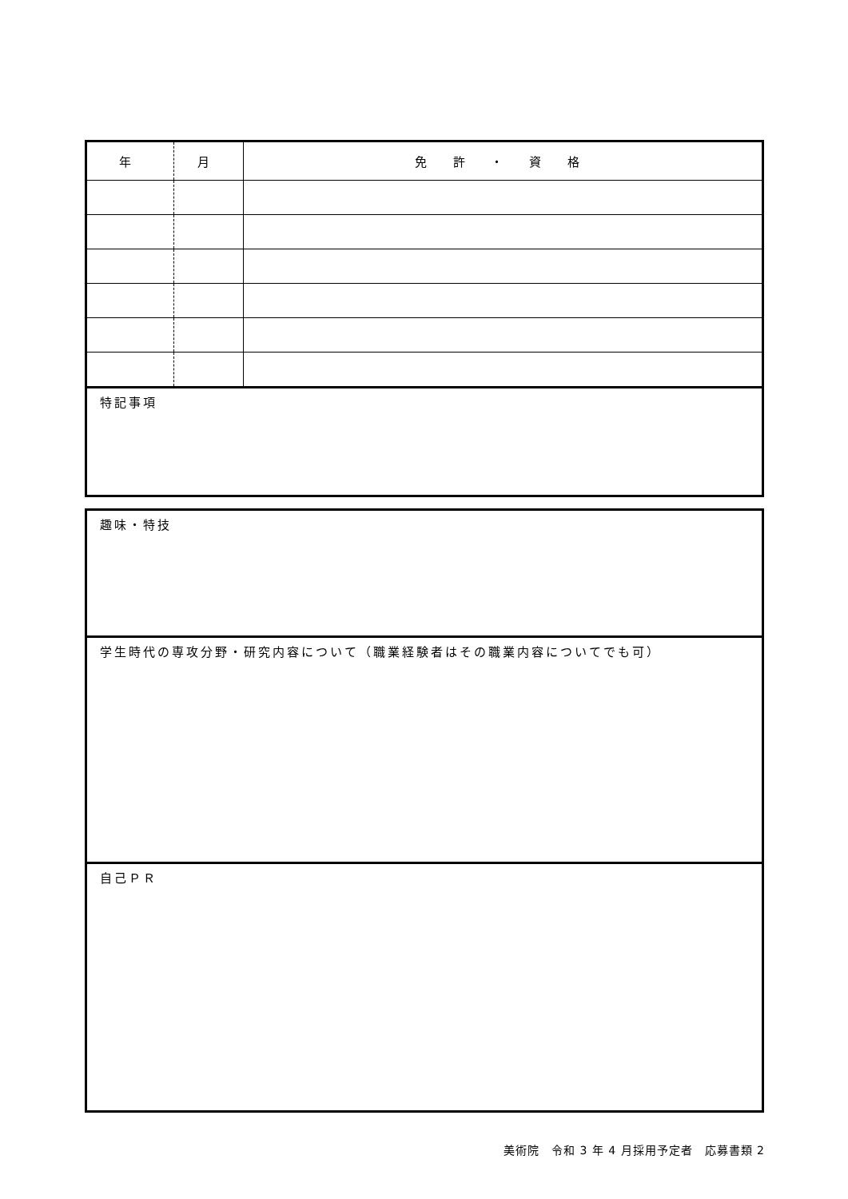| 年 | 月 | 免 許 ・ 資 格 |
| --- | --- | --- |
| 特記事項 | | |
| 趣味・特技 |
| 学生時代の専攻分野・研究内容について（職業経験者はその職業内容についてでも可） |
| 自己ＰＲ |
美術院　令和 3 年 4 月採用予定者　応募書類 2